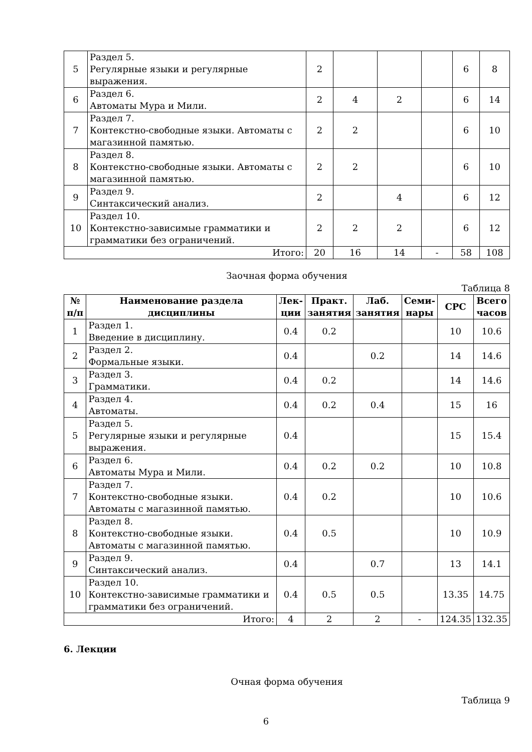| 5 | Раздел 5. Регулярные языки и регулярные выражения. | 2 | | | | 6 | 8 |
| 6 | Раздел 6. Автоматы Мура и Мили. | 2 | 4 | 2 | | 6 | 14 |
| 7 | Раздел 7. Контекстно-свободные языки. Автоматы с магазинной памятью. | 2 | 2 | | | 6 | 10 |
| 8 | Раздел 8. Контекстно-свободные языки. Автоматы с магазинной памятью. | 2 | 2 | | | 6 | 10 |
| 9 | Раздел 9. Синтаксический анализ. | 2 | | 4 | | 6 | 12 |
| 10 | Раздел 10. Контекстно-зависимые грамматики и грамматики без ограничений. | 2 | 2 | 2 | | 6 | 12 |
| Итого: | | 20 | 16 | 14 | - | 58 | 108 |
Заочная форма обучения
Таблица 8
| № п/п | Наименование раздела дисциплины | Лек- ции | Практ. занятия | Лаб. занятия | Семи- нары | СРС | Всего часов |
| --- | --- | --- | --- | --- | --- | --- | --- |
| 1 | Раздел 1. Введение в дисциплину. | 0.4 | 0.2 | | | 10 | 10.6 |
| 2 | Раздел 2. Формальные языки. | 0.4 | | 0.2 | | 14 | 14.6 |
| 3 | Раздел 3. Грамматики. | 0.4 | 0.2 | | | 14 | 14.6 |
| 4 | Раздел 4. Автоматы. | 0.4 | 0.2 | 0.4 | | 15 | 16 |
| 5 | Раздел 5. Регулярные языки и регулярные выражения. | 0.4 | | | | 15 | 15.4 |
| 6 | Раздел 6. Автоматы Мура и Мили. | 0.4 | 0.2 | 0.2 | | 10 | 10.8 |
| 7 | Раздел 7. Контекстно-свободные языки. Автоматы с магазинной памятью. | 0.4 | 0.2 | | | 10 | 10.6 |
| 8 | Раздел 8. Контекстно-свободные языки. Автоматы с магазинной памятью. | 0.4 | 0.5 | | | 10 | 10.9 |
| 9 | Раздел 9. Синтаксический анализ. | 0.4 | | 0.7 | | 13 | 14.1 |
| 10 | Раздел 10. Контекстно-зависимые грамматики и грамматики без ограничений. | 0.4 | 0.5 | 0.5 | | 13.35 | 14.75 |
| Итого: | | 4 | 2 | 2 | - | 124.35 | 132.35 |
6. Лекции
Очная форма обучения
Таблица 9
6